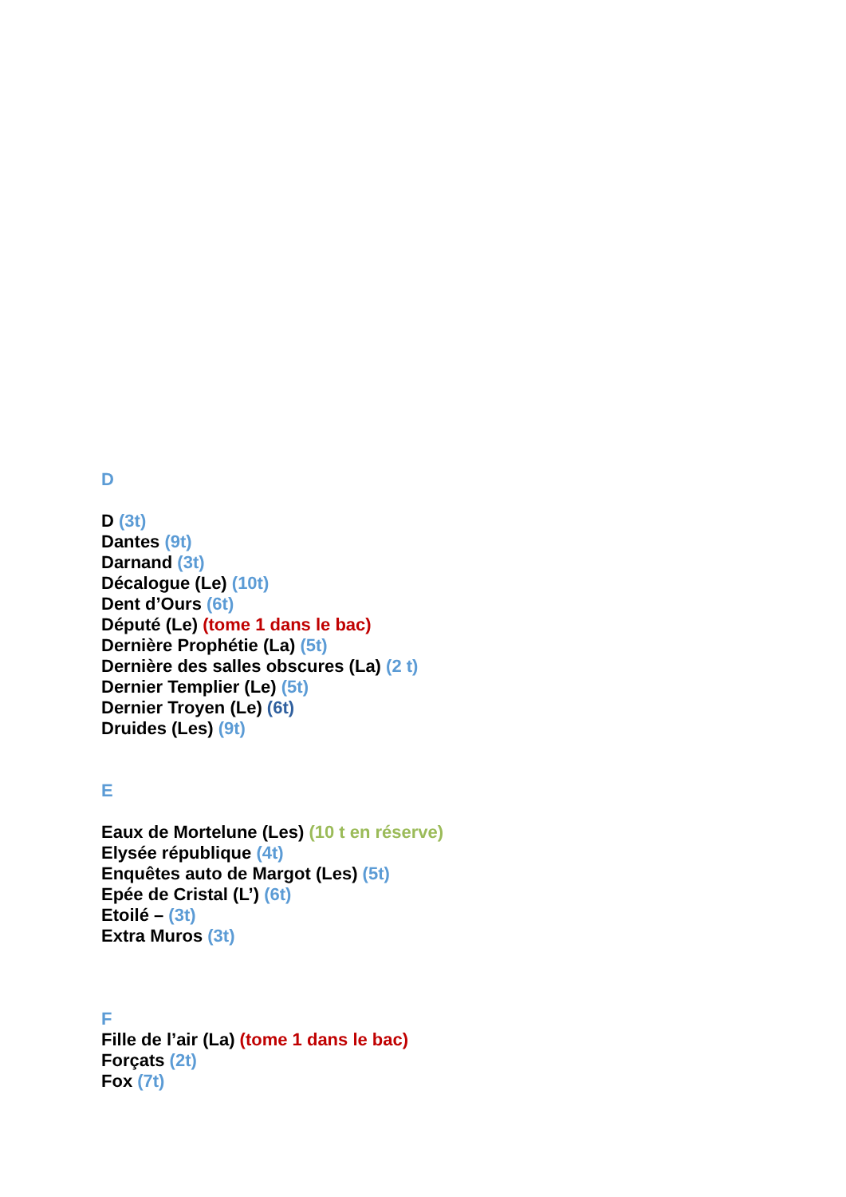D
D (3t)
Dantes (9t)
Darnand (3t)
Décalogue (Le) (10t)
Dent d’Ours (6t)
Député (Le) (tome 1 dans le bac)
Dernière Prophétie (La) (5t)
Dernière des salles obscures (La) (2 t)
Dernier Templier (Le) (5t)
Dernier Troyen (Le) (6t)
Druides (Les) (9t)
E
Eaux de Mortelune (Les) (10 t en réserve)
Elysée république (4t)
Enquêtes auto de Margot (Les) (5t)
Epée de Cristal (L’) (6t)
Etoilé – (3t)
Extra Muros (3t)
F
Fille de l’air (La) (tome 1 dans le bac)
Forçats (2t)
Fox (7t)